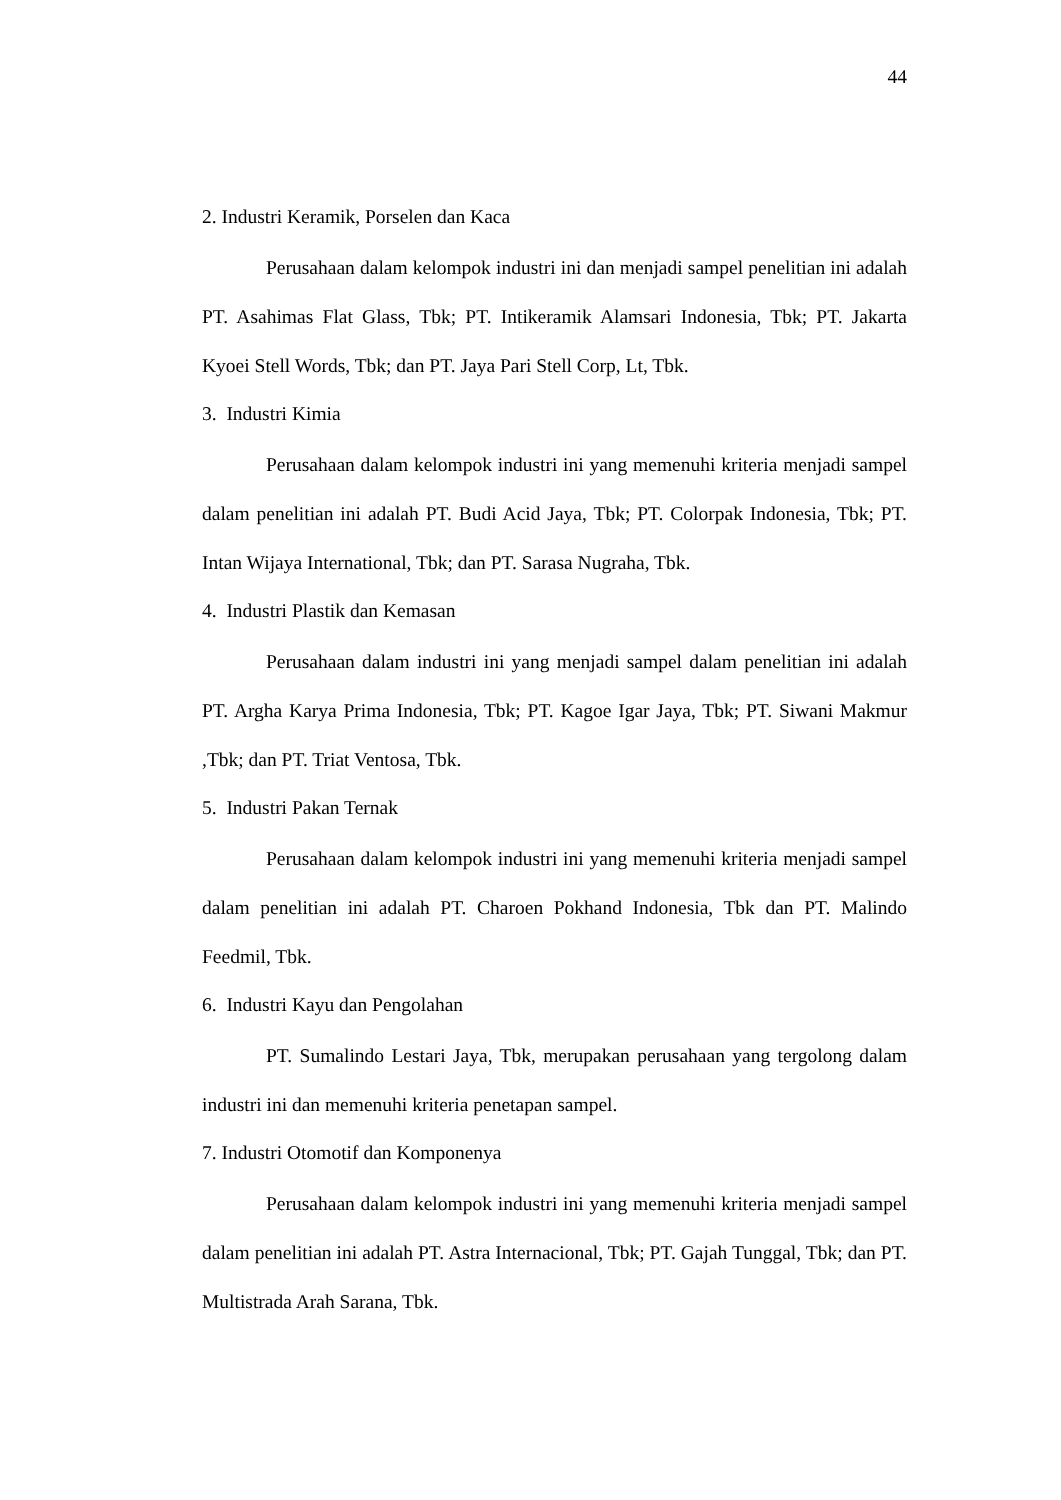44
2. Industri Keramik, Porselen dan Kaca
Perusahaan dalam kelompok industri ini dan menjadi sampel penelitian ini adalah PT. Asahimas Flat Glass, Tbk; PT. Intikeramik Alamsari Indonesia, Tbk; PT. Jakarta Kyoei Stell Words, Tbk; dan PT. Jaya Pari Stell Corp, Lt, Tbk.
3. Industri Kimia
Perusahaan dalam kelompok industri ini yang memenuhi kriteria menjadi sampel dalam penelitian ini adalah PT. Budi Acid Jaya, Tbk; PT. Colorpak Indonesia, Tbk; PT. Intan Wijaya International, Tbk; dan PT. Sarasa Nugraha, Tbk.
4. Industri Plastik dan Kemasan
Perusahaan dalam industri ini yang menjadi sampel dalam penelitian ini adalah PT. Argha Karya Prima Indonesia, Tbk; PT. Kagoe Igar Jaya, Tbk; PT. Siwani Makmur ,Tbk; dan PT. Triat Ventosa, Tbk.
5. Industri Pakan Ternak
Perusahaan dalam kelompok industri ini yang memenuhi kriteria menjadi sampel dalam penelitian ini adalah PT. Charoen Pokhand Indonesia, Tbk dan PT. Malindo Feedmil, Tbk.
6. Industri Kayu dan Pengolahan
PT. Sumalindo Lestari Jaya, Tbk, merupakan perusahaan yang tergolong dalam industri ini dan memenuhi kriteria penetapan sampel.
7. Industri Otomotif dan Komponenya
Perusahaan dalam kelompok industri ini yang memenuhi kriteria menjadi sampel dalam penelitian ini adalah PT. Astra Internacional, Tbk; PT. Gajah Tunggal, Tbk; dan PT. Multistrada Arah Sarana, Tbk.